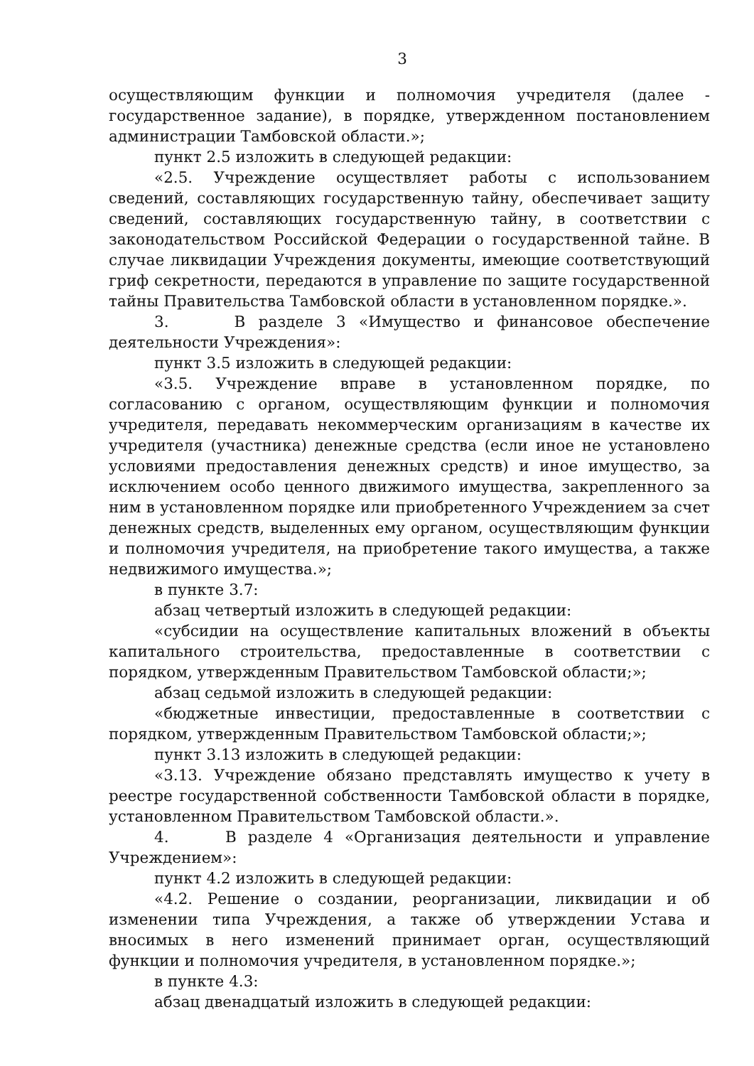3
осуществляющим функции и полномочия учредителя (далее - государственное задание), в порядке, утвержденном постановлением администрации Тамбовской области.»;
пункт 2.5 изложить в следующей редакции:
«2.5. Учреждение осуществляет работы с использованием сведений, составляющих государственную тайну, обеспечивает защиту сведений, составляющих государственную тайну, в соответствии с законодательством Российской Федерации о государственной тайне. В случае ликвидации Учреждения документы, имеющие соответствующий гриф секретности, передаются в управление по защите государственной тайны Правительства Тамбовской области в установленном порядке.».
3. В разделе 3 «Имущество и финансовое обеспечение деятельности Учреждения»:
пункт 3.5 изложить в следующей редакции:
«3.5. Учреждение вправе в установленном порядке, по согласованию с органом, осуществляющим функции и полномочия учредителя, передавать некоммерческим организациям в качестве их учредителя (участника) денежные средства (если иное не установлено условиями предоставления денежных средств) и иное имущество, за исключением особо ценного движимого имущества, закрепленного за ним в установленном порядке или приобретенного Учреждением за счет денежных средств, выделенных ему органом, осуществляющим функции и полномочия учредителя, на приобретение такого имущества, а также недвижимого имущества.»;
в пункте 3.7:
абзац четвертый изложить в следующей редакции:
«субсидии на осуществление капитальных вложений в объекты капитального строительства, предоставленные в соответствии с порядком, утвержденным Правительством Тамбовской области;»;
абзац седьмой изложить в следующей редакции:
«бюджетные инвестиции, предоставленные в соответствии с порядком, утвержденным Правительством Тамбовской области;»;
пункт 3.13 изложить в следующей редакции:
«3.13. Учреждение обязано представлять имущество к учету в реестре государственной собственности Тамбовской области в порядке, установленном Правительством Тамбовской области.».
4. В разделе 4 «Организация деятельности и управление Учреждением»:
пункт 4.2 изложить в следующей редакции:
«4.2. Решение о создании, реорганизации, ликвидации и об изменении типа Учреждения, а также об утверждении Устава и вносимых в него изменений принимает орган, осуществляющий функции и полномочия учредителя, в установленном порядке.»;
в пункте 4.3:
абзац двенадцатый изложить в следующей редакции: